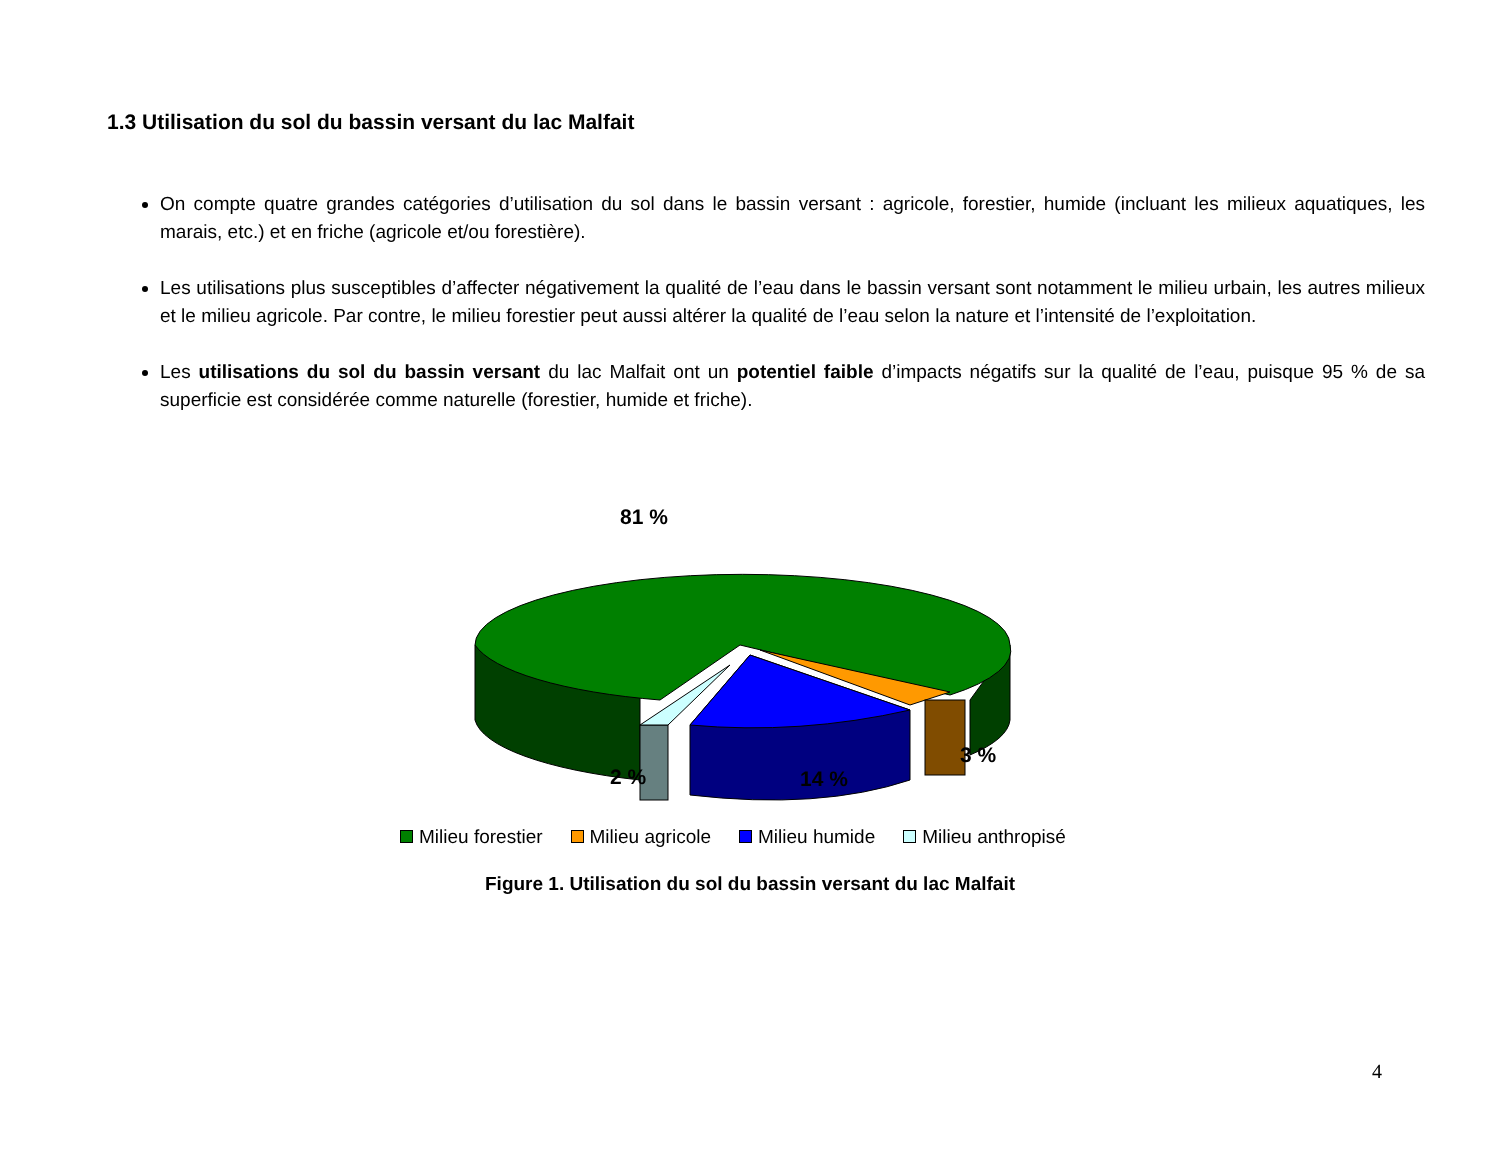1.3 Utilisation du sol du bassin versant du lac Malfait
On compte quatre grandes catégories d’utilisation du sol dans le bassin versant : agricole, forestier, humide (incluant les milieux aquatiques, les marais, etc.) et en friche (agricole et/ou forestière).
Les utilisations plus susceptibles d’affecter négativement la qualité de l’eau dans le bassin versant sont notamment le milieu urbain, les autres milieux et le milieu agricole. Par contre, le milieu forestier peut aussi altérer la qualité de l’eau selon la nature et l’intensité de l’exploitation.
Les utilisations du sol du bassin versant du lac Malfait ont un potentiel faible d’impacts négatifs sur la qualité de l’eau, puisque 95 % de sa superficie est considérée comme naturelle (forestier, humide et friche).
81 %
2 % 14 %
3 %
Milieu forestier Milieu agricole Milieu humide Milieu anthropisé
Figure 1. Utilisation du sol du bassin versant du lac Malfait
4